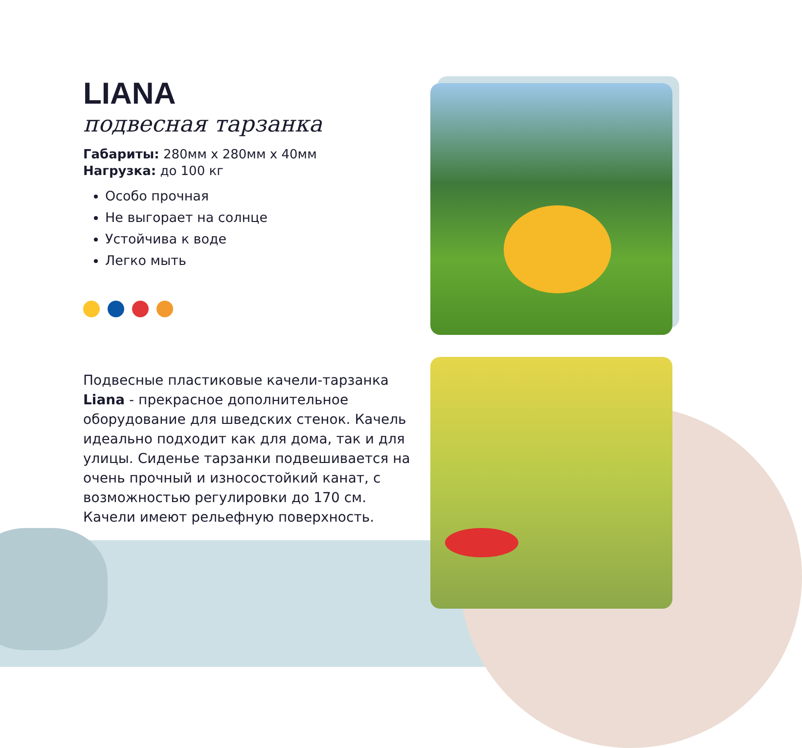LIANA
подвесная тарзанка
Габариты: 280мм х 280мм х 40мм
Нагрузка: до 100 кг
Особо прочная
Не выгорает на солнце
Устойчива к воде
Легко мыть
Подвесные пластиковые качели-тарзанка Liana - прекрасное дополнительное оборудование для шведских стенок. Качель идеально подходит как для дома, так и для улицы. Сиденье тарзанки подвешивается на очень прочный и износостойкий канат, с возможностью регулировки до 170 см. Качели имеют рельефную поверхность.